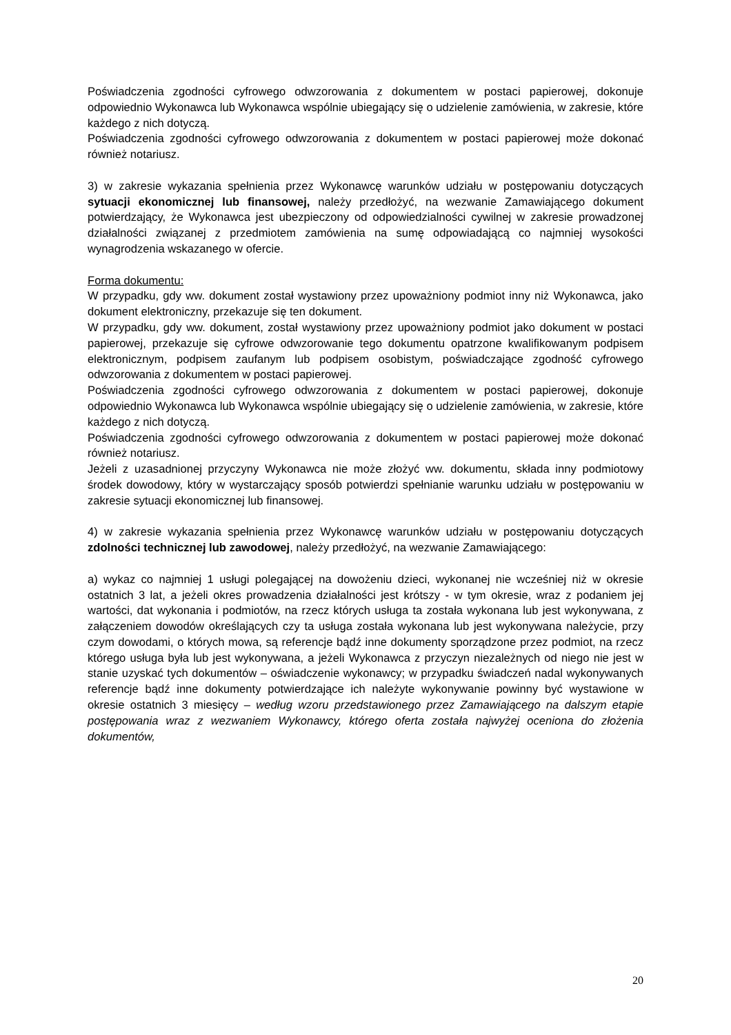Poświadczenia zgodności cyfrowego odwzorowania z dokumentem w postaci papierowej, dokonuje odpowiednio Wykonawca lub Wykonawca wspólnie ubiegający się o udzielenie zamówienia, w zakresie, które każdego z nich dotyczą.
Poświadczenia zgodności cyfrowego odwzorowania z dokumentem w postaci papierowej może dokonać również notariusz.
3) w zakresie wykazania spełnienia przez Wykonawcę warunków udziału w postępowaniu dotyczących sytuacji ekonomicznej lub finansowej, należy przedłożyć, na wezwanie Zamawiającego dokument potwierdzający, że Wykonawca jest ubezpieczony od odpowiedzialności cywilnej w zakresie prowadzonej działalności związanej z przedmiotem zamówienia na sumę odpowiadającą co najmniej wysokości wynagrodzenia wskazanego w ofercie.
Forma dokumentu:
W przypadku, gdy ww. dokument został wystawiony przez upoważniony podmiot inny niż Wykonawca, jako dokument elektroniczny, przekazuje się ten dokument.
W przypadku, gdy ww. dokument, został wystawiony przez upoważniony podmiot jako dokument w postaci papierowej, przekazuje się cyfrowe odwzorowanie tego dokumentu opatrzone kwalifikowanym podpisem elektronicznym, podpisem zaufanym lub podpisem osobistym, poświadczające zgodność cyfrowego odwzorowania z dokumentem w postaci papierowej.
Poświadczenia zgodności cyfrowego odwzorowania z dokumentem w postaci papierowej, dokonuje odpowiednio Wykonawca lub Wykonawca wspólnie ubiegający się o udzielenie zamówienia, w zakresie, które każdego z nich dotyczą.
Poświadczenia zgodności cyfrowego odwzorowania z dokumentem w postaci papierowej może dokonać również notariusz.
Jeżeli z uzasadnionej przyczyny Wykonawca nie może złożyć ww. dokumentu, składa inny podmiotowy środek dowodowy, który w wystarczający sposób potwierdzi spełnianie warunku udziału w postępowaniu w zakresie sytuacji ekonomicznej lub finansowej.
4) w zakresie wykazania spełnienia przez Wykonawcę warunków udziału w postępowaniu dotyczących zdolności technicznej lub zawodowej, należy przedłożyć, na wezwanie Zamawiającego:
a) wykaz co najmniej 1 usługi polegającej na dowożeniu dzieci, wykonanej nie wcześniej niż w okresie ostatnich 3 lat, a jeżeli okres prowadzenia działalności jest krótszy - w tym okresie, wraz z podaniem jej wartości, dat wykonania i podmiotów, na rzecz których usługa ta została wykonana lub jest wykonywana, z załączeniem dowodów określających czy ta usługa została wykonana lub jest wykonywana należycie, przy czym dowodami, o których mowa, są referencje bądź inne dokumenty sporządzone przez podmiot, na rzecz którego usługa była lub jest wykonywana, a jeżeli Wykonawca z przyczyn niezależnych od niego nie jest w stanie uzyskać tych dokumentów – oświadczenie wykonawcy; w przypadku świadczeń nadal wykonywanych referencje bądź inne dokumenty potwierdzające ich należyte wykonywanie powinny być wystawione w okresie ostatnich 3 miesięcy – według wzoru przedstawionego przez Zamawiającego na dalszym etapie postępowania wraz z wezwaniem Wykonawcy, którego oferta została najwyżej oceniona do złożenia dokumentów,
20